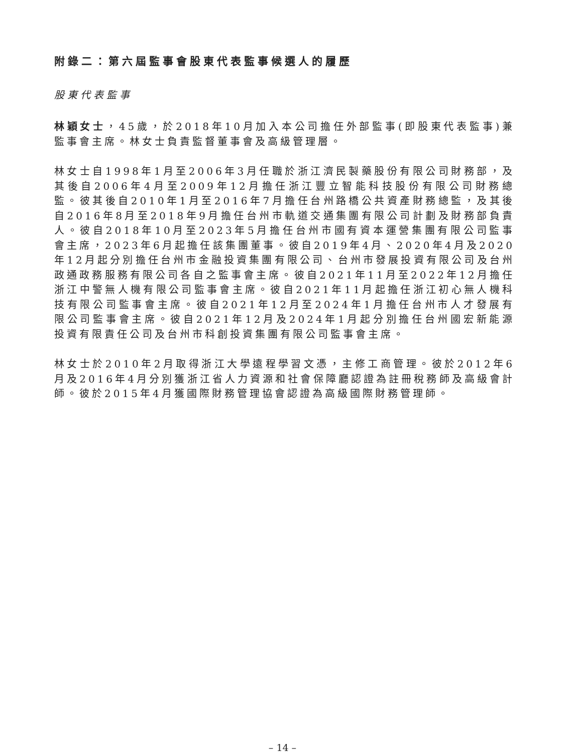附錄二：第六屆監事會股東代表監事候選人的履歷
股東代表監事
林穎女士，45歲，於2018年10月加入本公司擔任外部監事(即股東代表監事)兼監事會主席。林女士負責監督董事會及高級管理層。
林女士自1998年1月至2006年3月任職於浙江濟民製藥股份有限公司財務部，及其後自2006年4月至2009年12月擔任浙江豐立智能科技股份有限公司財務總監。彼其後自2010年1月至2016年7月擔任台州路橋公共資產財務總監，及其後自2016年8月至2018年9月擔任台州市軌道交通集團有限公司計劃及財務部負責人。彼自2018年10月至2023年5月擔任台州市國有資本運營集團有限公司監事會主席，2023年6月起擔任該集團董事。彼自2019年4月、2020年4月及2020年12月起分別擔任台州市金融投資集團有限公司、台州市發展投資有限公司及台州政通政務服務有限公司各自之監事會主席。彼自2021年11月至2022年12月擔任浙江中警無人機有限公司監事會主席。彼自2021年11月起擔任浙江初心無人機科技有限公司監事會主席。彼自2021年12月至2024年1月擔任台州市人才發展有限公司監事會主席。彼自2021年12月及2024年1月起分別擔任台州國宏新能源投資有限責任公司及台州市科創投資集團有限公司監事會主席。
林女士於2010年2月取得浙江大學遠程學習文憑，主修工商管理。彼於2012年6月及2016年4月分別獲浙江省人力資源和社會保障廳認證為註冊稅務師及高級會計師。彼於2015年4月獲國際財務管理協會認證為高級國際財務管理師。
– 14 –